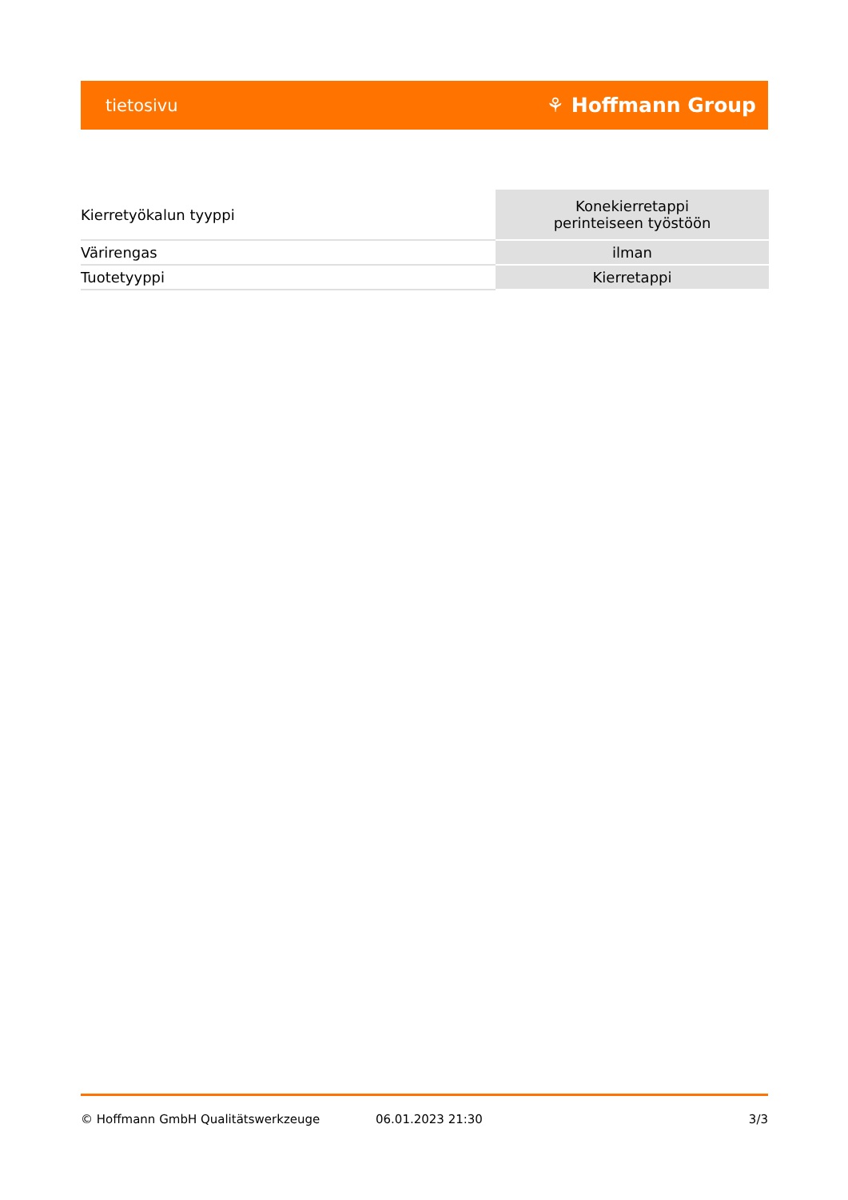tietosivu ⚘ Hoffmann Group
| Kierretyökalun tyyppi | Konekierretappi perinteiseen työstöön |
| Värirengas | ilman |
| Tuotetyyppi | Kierretappi |
© Hoffmann GmbH Qualitätswerkzeuge 06.01.2023 21:30 3/3